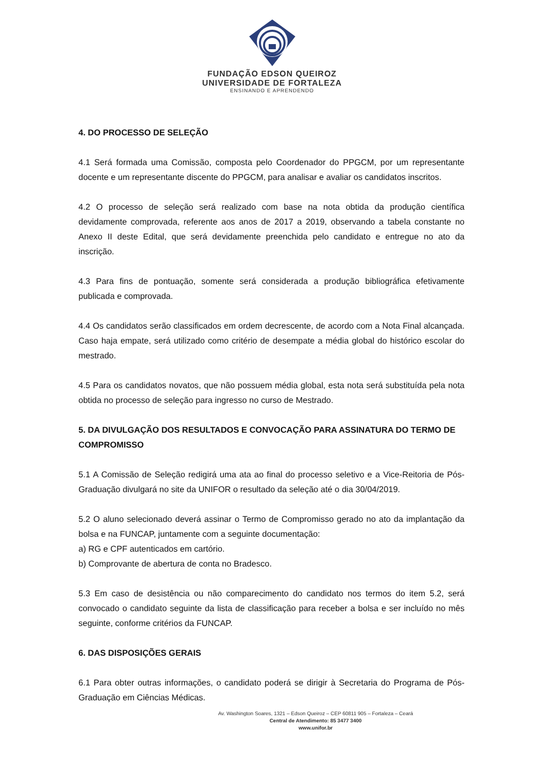FUNDAÇÃO EDSON QUEIROZ
UNIVERSIDADE DE FORTALEZA
ENSINANDO E APRENDENDO
4. DO PROCESSO DE SELEÇÃO
4.1 Será formada uma Comissão, composta pelo Coordenador do PPGCM, por um representante docente e um representante discente do PPGCM, para analisar e avaliar os candidatos inscritos.
4.2 O processo de seleção será realizado com base na nota obtida da produção científica devidamente comprovada, referente aos anos de 2017 a 2019, observando a tabela constante no Anexo II deste Edital, que será devidamente preenchida pelo candidato e entregue no ato da inscrição.
4.3 Para fins de pontuação, somente será considerada a produção bibliográfica efetivamente publicada e comprovada.
4.4 Os candidatos serão classificados em ordem decrescente, de acordo com a Nota Final alcançada. Caso haja empate, será utilizado como critério de desempate a média global do histórico escolar do mestrado.
4.5 Para os candidatos novatos, que não possuem média global, esta nota será substituída pela nota obtida no processo de seleção para ingresso no curso de Mestrado.
5. DA DIVULGAÇÃO DOS RESULTADOS E CONVOCAÇÃO PARA ASSINATURA DO TERMO DE COMPROMISSO
5.1 A Comissão de Seleção redigirá uma ata ao final do processo seletivo e a Vice-Reitoria de Pós-Graduação divulgará no site da UNIFOR o resultado da seleção até o dia 30/04/2019.
5.2 O aluno selecionado deverá assinar o Termo de Compromisso gerado no ato da implantação da bolsa e na FUNCAP, juntamente com a seguinte documentação:
a) RG e CPF autenticados em cartório.
b) Comprovante de abertura de conta no Bradesco.
5.3 Em caso de desistência ou não comparecimento do candidato nos termos do item 5.2, será convocado o candidato seguinte da lista de classificação para receber a bolsa e ser incluído no mês seguinte, conforme critérios da FUNCAP.
6. DAS DISPOSIÇÕES GERAIS
6.1 Para obter outras informações, o candidato poderá se dirigir à Secretaria do Programa de Pós-Graduação em Ciências Médicas.
Av. Washington Soares, 1321 – Edson Queiroz – CEP 60811 905 – Fortaleza – Ceará
Central de Atendimento: 85 3477 3400
www.unifor.br